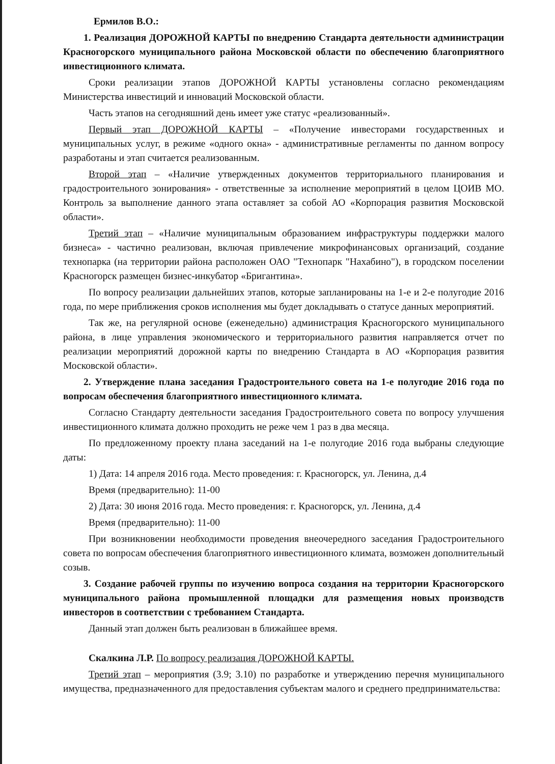Ермилов В.О.:
1. Реализация ДОРОЖНОЙ КАРТЫ по внедрению Стандарта деятельности администрации Красногорского муниципального района Московской области по обеспечению благоприятного инвестиционного климата.
Сроки реализации этапов ДОРОЖНОЙ КАРТЫ установлены согласно рекомендациям Министерства инвестиций и инноваций Московской области.
Часть этапов на сегодняшний день имеет уже статус «реализованный».
Первый этап ДОРОЖНОЙ КАРТЫ – «Получение инвесторами государственных и муниципальных услуг, в режиме «одного окна» - административные регламенты по данном вопросу разработаны и этап считается реализованным.
Второй этап – «Наличие утвержденных документов территориального планирования и градостроительного зонирования» - ответственные за исполнение мероприятий в целом ЦОИВ МО. Контроль за выполнение данного этапа оставляет за собой АО «Корпорация развития Московской области».
Третий этап – «Наличие муниципальным образованием инфраструктуры поддержки малого бизнеса» - частично реализован, включая привлечение микрофинансовых организаций, создание технопарка (на территории района расположен ОАО "Технопарк "Нахабино"), в городском поселении Красногорск размещен бизнес-инкубатор «Бригантина».
По вопросу реализации дальнейших этапов, которые запланированы на 1-е и 2-е полугодие 2016 года, по мере приближения сроков исполнения мы будет докладывать о статусе данных мероприятий.
Так же, на регулярной основе (еженедельно) администрация Красногорского муниципального района, в лице управления экономического и территориального развития направляется отчет по реализации мероприятий дорожной карты по внедрению Стандарта в АО «Корпорация развития Московской области».
2. Утверждение плана заседания Градостроительного совета на 1-е полугодие 2016 года по вопросам обеспечения благоприятного инвестиционного климата.
Согласно Стандарту деятельности заседания Градостроительного совета по вопросу улучшения инвестиционного климата должно проходить не реже чем 1 раз в два месяца.
По предложенному проекту плана заседаний на 1-е полугодие 2016 года выбраны следующие даты:
1) Дата: 14 апреля 2016 года. Место проведения: г. Красногорск, ул. Ленина, д.4
Время (предварительно): 11-00
2) Дата: 30 июня 2016 года. Место проведения: г. Красногорск, ул. Ленина, д.4
Время (предварительно): 11-00
При возникновении необходимости проведения внеочередного заседания Градостроительного совета по вопросам обеспечения благоприятного инвестиционного климата, возможен дополнительный созыв.
3. Создание рабочей группы по изучению вопроса создания на территории Красногорского муниципального района промышленной площадки для размещения новых производств инвесторов в соответствии с требованием Стандарта.
Данный этап должен быть реализован в ближайшее время.
Скалкина Л.Р. По вопросу реализация ДОРОЖНОЙ КАРТЫ.
Третий этап – мероприятия (3.9; 3.10) по разработке и утверждению перечня муниципального имущества, предназначенного для предоставления субъектам малого и среднего предпринимательства: